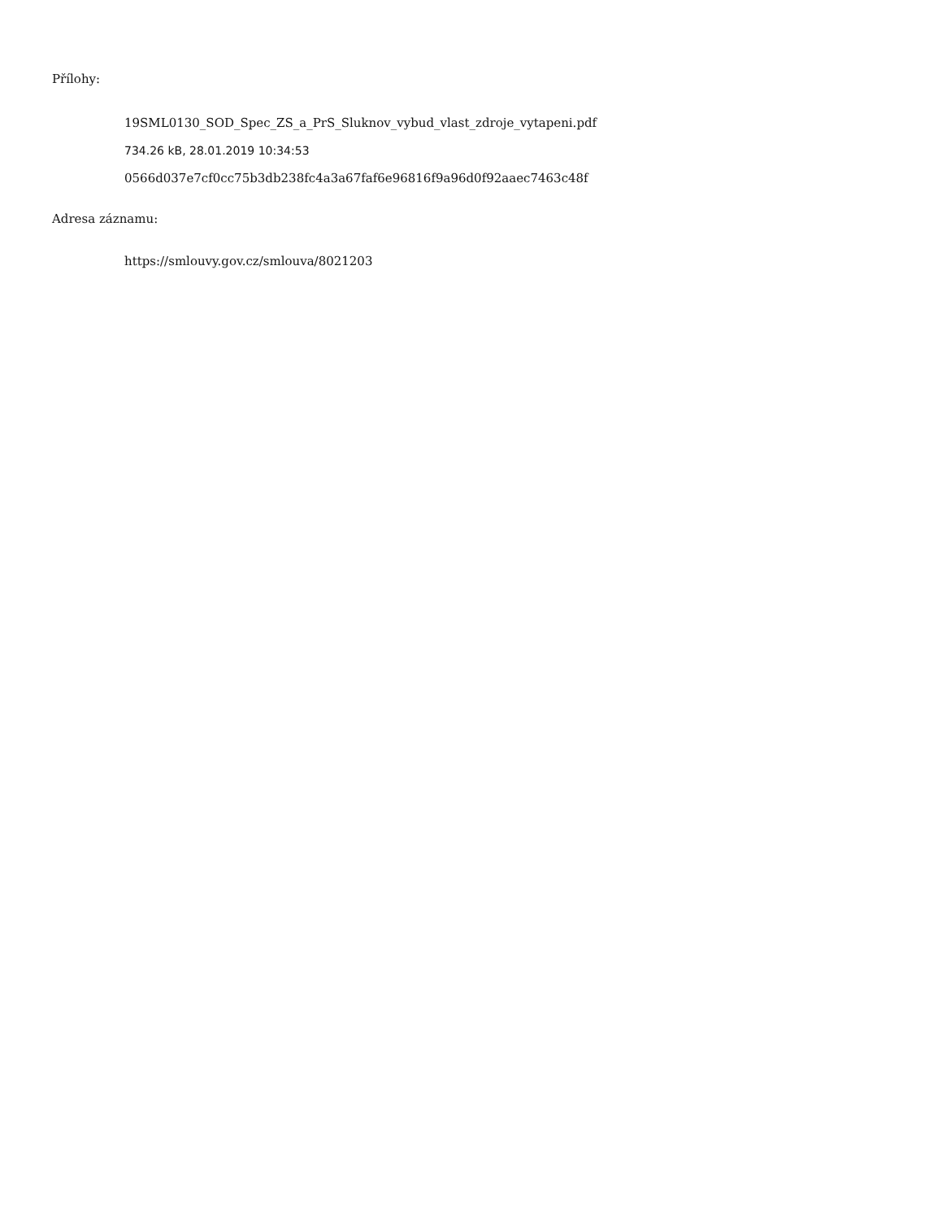Přílohy:
19SML0130_SOD_Spec_ZS_a_PrS_Sluknov_vybud_vlast_zdroje_vytapeni.pdf
734.26 kB, 28.01.2019 10:34:53
0566d037e7cf0cc75b3db238fc4a3a67faf6e96816f9a96d0f92aaec7463c48f
Adresa záznamu:
https://smlouvy.gov.cz/smlouva/8021203